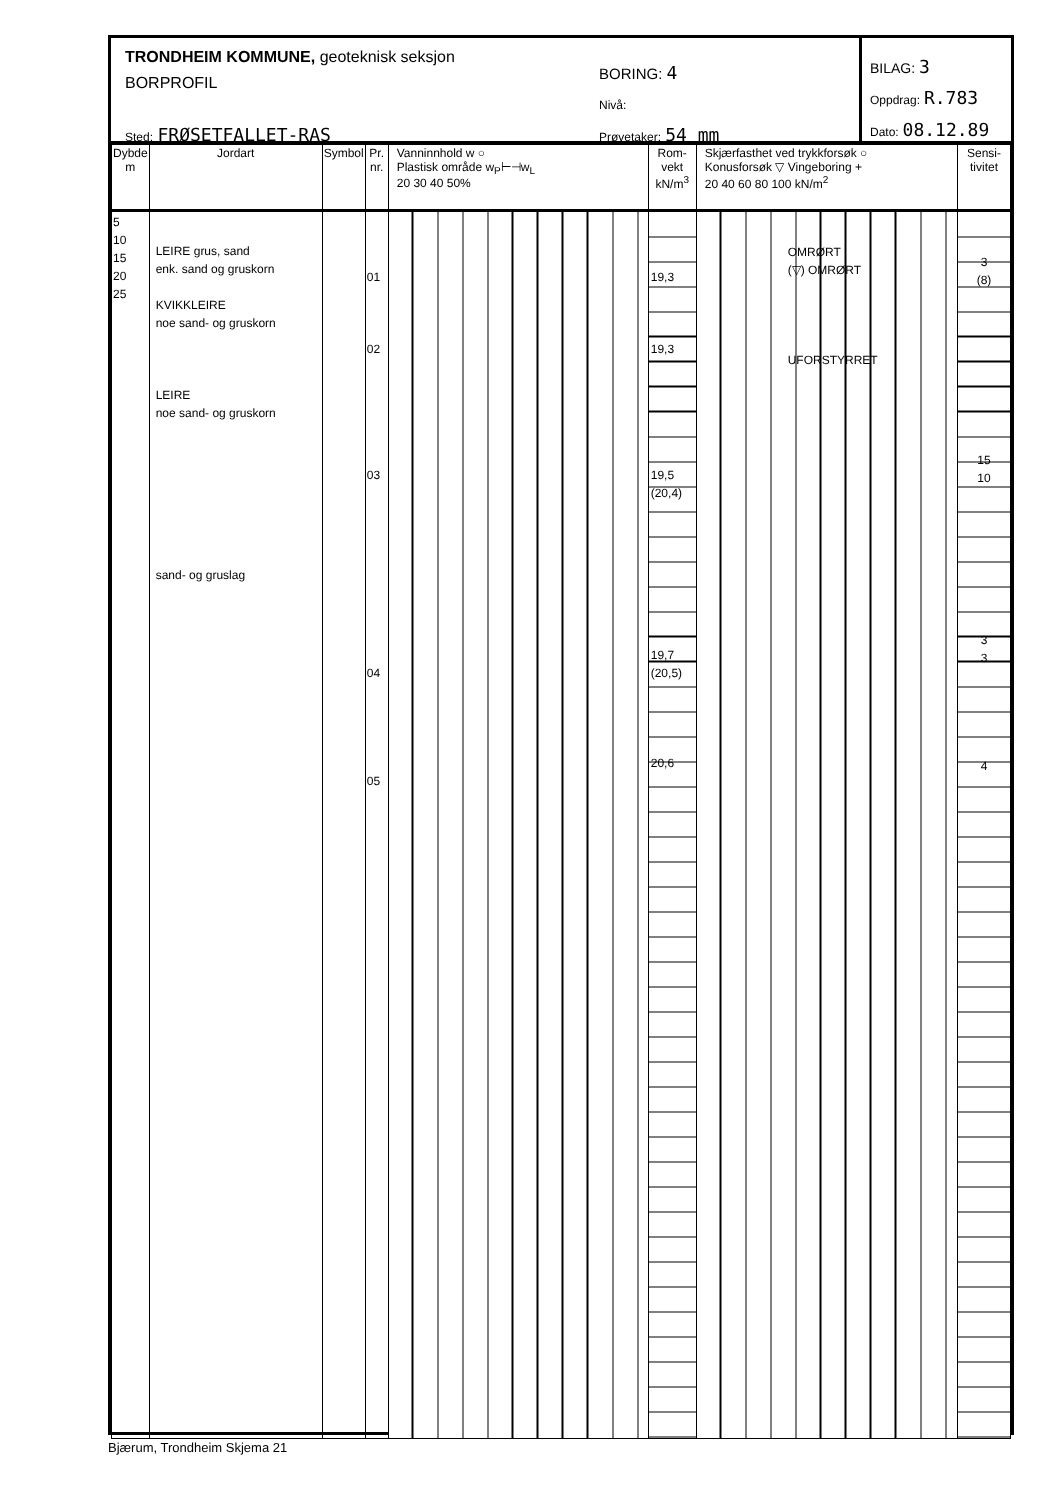TRONDHEIM KOMMUNE, geoteknisk seksjon
BORPROFIL
Sted: FRØSETFALLET-RAS
BORING: 4
Nivå:
Prøvetaker: 54 mm
BILAG: 3
Oppdrag: R.783
Dato: 08.12.89
| Dybde m | Jordart | Symbol | Pr. nr. | Vanninnhold w ○ Plastisk område w<sub>P</sub>⊢⊣w<sub>L</sub> 20 30 40 50% | Rom- vekt kN/m<sup>3</sup> | Skjærfasthet ved trykkforsøk ○ Konusforsøk ▽ Vingeboring + 20 40 60 80 100 kN/m<sup>2</sup> | Sensi- tivitet |
| --- | --- | --- | --- | --- | --- | --- | --- |
| 5 10 15 20 25 | LEIRE grus, sand enk. sand og gruskorn KVIKKLEIRE noe sand- og gruskorn LEIRE noe sand- og gruskorn sand- og gruslag | | 01 02 03 04 05 | | 19,3 19,3 19,5 (20,4) 19,7 (20,5) 20,6 | OMRØRT (▽) OMRØRT UFORSTYRRET | 3 (8) 15 10 3 3 4 |
Bjærum, Trondheim Skjema 21